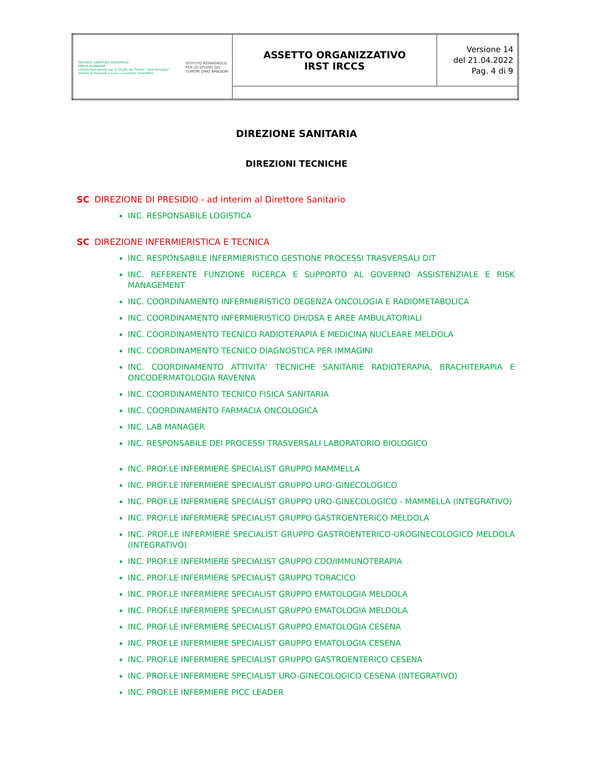| SERVIZIO SANITARIO REGIONALE EMILIA-ROMAGNA Istituto Romagnolo per lo Studio dei Tumori "Dino Amadori" Istituto di Ricovero e Cura a Carattere Scientifico ISTITUTO ROMAGNOLO PER LO STUDIO DEI TUMORI DINO AMADORI | ASSETTO ORGANIZZATIVO IRST IRCCS | Versione 14 del 21.04.2022 Pag. 4 di 9 |
DIREZIONE SANITARIA
DIREZIONI TECNICHE
SC DIREZIONE DI PRESIDIO - ad interim al Direttore Sanitario
INC. RESPONSABILE LOGISTICA
SC DIREZIONE INFERMIERISTICA E TECNICA
INC. RESPONSABILE INFERMIERISTICO GESTIONE PROCESSI TRASVERSALI DIT
INC. REFERENTE FUNZIONE RICERCA E SUPPORTO AL GOVERNO ASSISTENZIALE E RISK MANAGEMENT
INC. COORDINAMENTO INFERMIERISTICO DEGENZA ONCOLOGIA E RADIOMETABOLICA
INC. COORDINAMENTO INFERMIERISTICO DH/DSA E AREE AMBULATORIALI
INC. COORDINAMENTO TECNICO RADIOTERAPIA E MEDICINA NUCLEARE MELDOLA
INC. COORDINAMENTO TECNICO DIAGNOSTICA PER IMMAGINI
INC. COORDINAMENTO ATTIVITA’ TECNICHE SANITARIE RADIOTERAPIA, BRACHITERAPIA E ONCODERMATOLOGIA RAVENNA
INC. COORDINAMENTO TECNICO FISICA SANITARIA
INC. COORDINAMENTO FARMACIA ONCOLOGICA
INC. LAB MANAGER
INC. RESPONSABILE DEI PROCESSI TRASVERSALI LABORATORIO BIOLOGICO
INC. PROF.LE INFERMIERE SPECIALIST GRUPPO MAMMELLA
INC. PROF.LE INFERMIERE SPECIALIST GRUPPO URO-GINECOLOGICO
INC. PROF.LE INFERMIERE SPECIALIST GRUPPO URO-GINECOLOGICO - MAMMELLA (INTEGRATIVO)
INC. PROF.LE INFERMIERE SPECIALIST GRUPPO GASTROENTERICO MELDOLA
INC. PROF.LE INFERMIERE SPECIALIST GRUPPO GASTROENTERICO-UROGINECOLOGICO MELDOLA (INTEGRATIVO)
INC. PROF.LE INFERMIERE SPECIALIST GRUPPO CDO/IMMUNOTERAPIA
INC. PROF.LE INFERMIERE SPECIALIST GRUPPO TORACICO
INC. PROF.LE INFERMIERE SPECIALIST GRUPPO EMATOLOGIA MELDOLA
INC. PROF.LE INFERMIERE SPECIALIST GRUPPO EMATOLOGIA MELDOLA
INC. PROF.LE INFERMIERE SPECIALIST GRUPPO EMATOLOGIA CESENA
INC. PROF.LE INFERMIERE SPECIALIST GRUPPO EMATOLOGIA CESENA
INC. PROF.LE INFERMIERE SPECIALIST GRUPPO GASTROENTERICO CESENA
INC. PROF.LE INFERMIERE SPECIALIST URO-GINECOLOGICO CESENA (INTEGRATIVO)
INC. PROF.LE INFERMIERE PICC LEADER